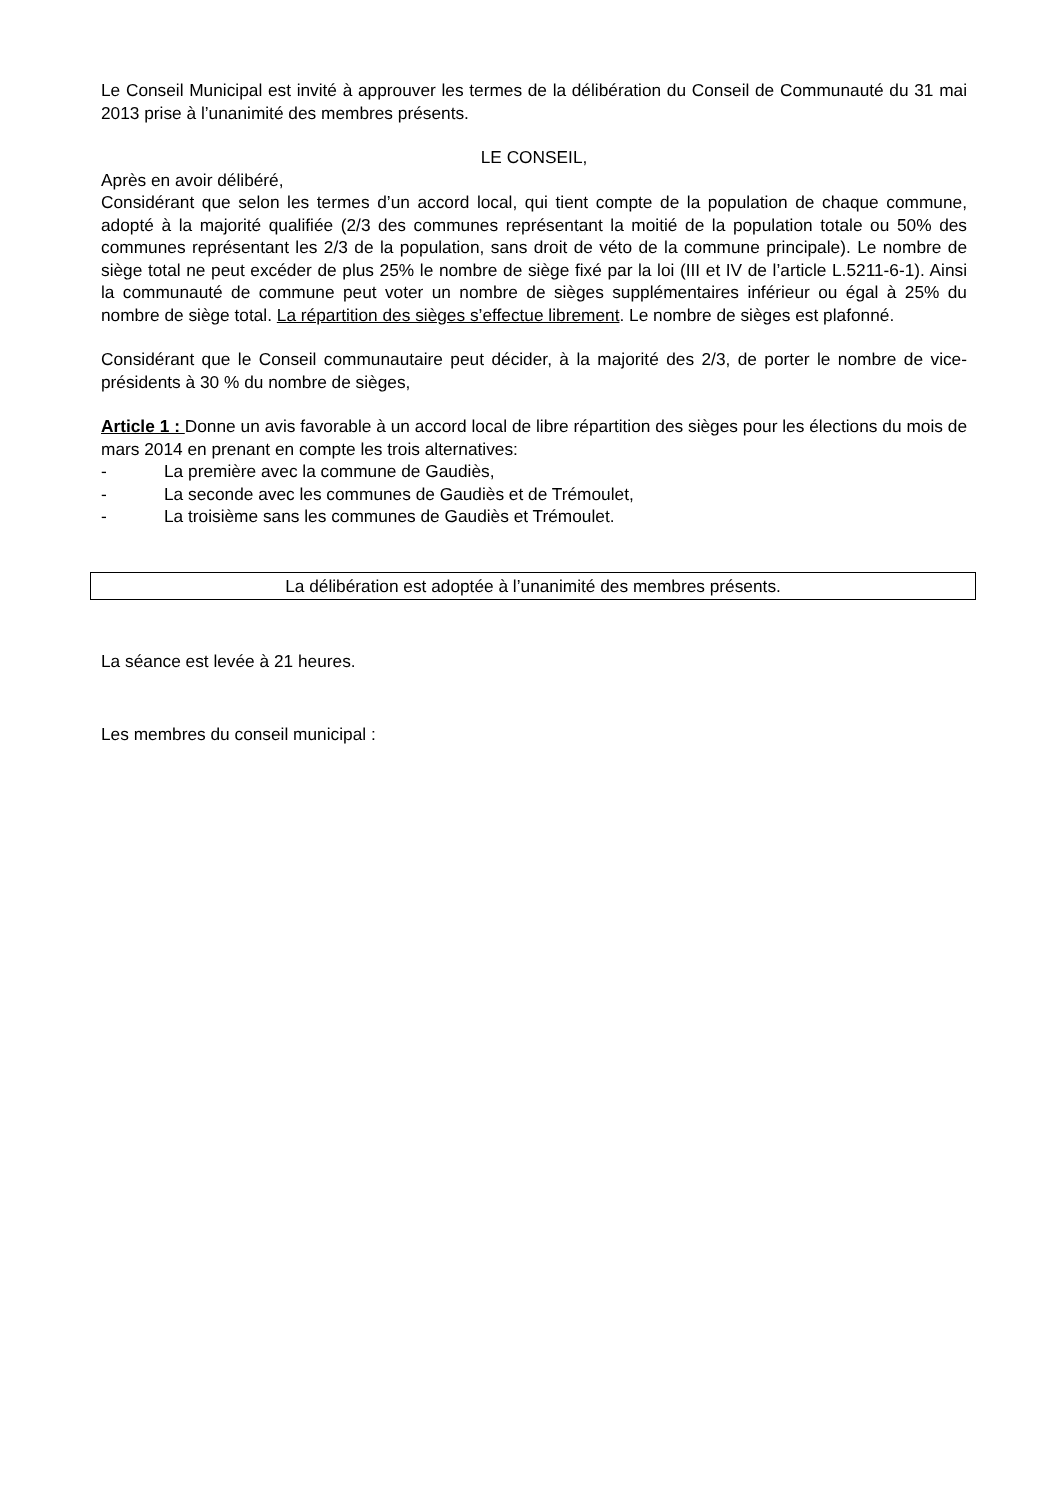Le Conseil Municipal est invité à approuver les termes de la délibération du Conseil de Communauté du 31 mai 2013 prise à l’unanimité des membres présents.
LE CONSEIL,
Après en avoir délibéré,
Considérant que selon les termes d’un accord local, qui tient compte de la population de chaque commune, adopté à la majorité qualifiée (2/3 des communes représentant la moitié de la population totale ou 50% des communes représentant les 2/3 de la population, sans droit de véto de la commune principale). Le nombre de siège total ne peut excéder de plus 25% le nombre de siège fixé par la loi (III et IV de l’article L.5211-6-1). Ainsi la communauté de commune peut voter un nombre de sièges supplémentaires inférieur ou égal à 25% du nombre de siège total. La répartition des sièges s’effectue librement. Le nombre de sièges est plafonné.
Considérant que le Conseil communautaire peut décider, à la majorité des 2/3, de porter le nombre de vice-présidents à 30 % du nombre de sièges,
Article 1 : Donne un avis favorable à un accord local de libre répartition des sièges pour les élections du mois de mars 2014 en prenant en compte les trois alternatives:
- La première avec la commune de Gaudiès,
- La seconde avec les communes de Gaudiès et de Trémoulet,
- La troisième sans les communes de Gaudiès et Trémoulet.
La délibération est adoptée à l’unanimité des membres présents.
La séance est levée à 21 heures.
Les membres du conseil municipal :